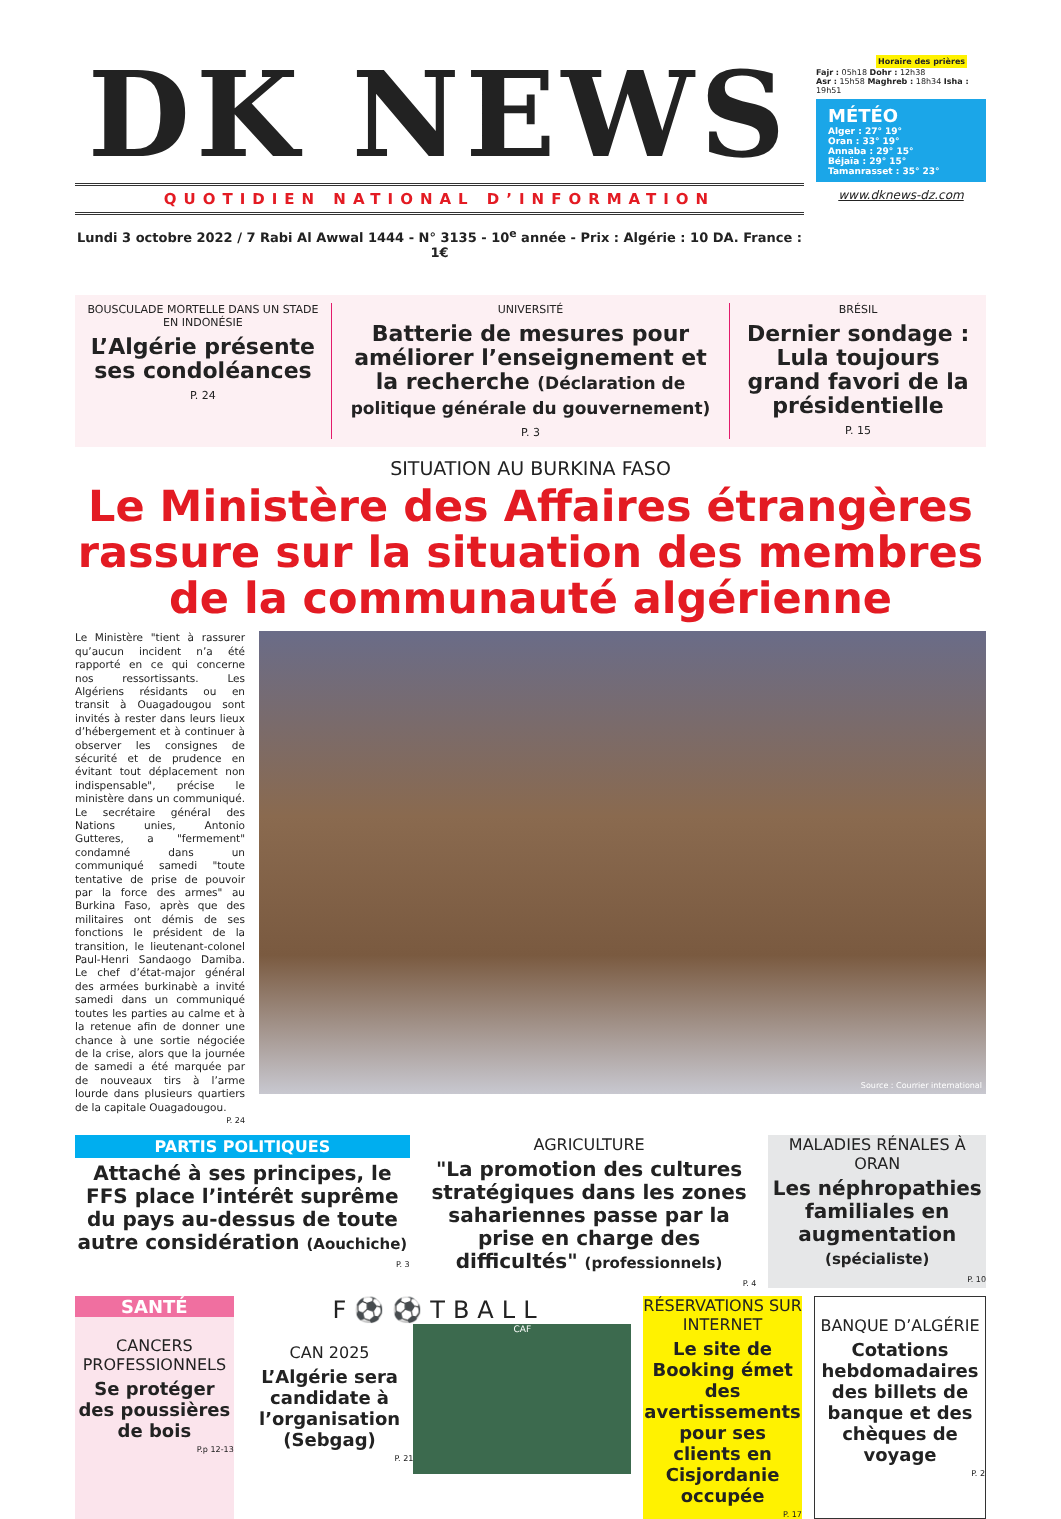DK NEWS
QUOTIDIEN NATIONAL D’INFORMATION
Lundi 3 octobre 2022 / 7 Rabi Al Awwal 1444 - N° 3135 - 10<sup>e</sup> année - Prix : Algérie : 10 DA. France : 1€
Horaire des prières
Fajr : 05h18 Dohr : 12h38
Asr : 15h58 Maghreb : 18h34 Isha : 19h51
MÉTÉO
Alger : 27° 19°
Oran : 33° 19°
Annaba : 29° 15°
Béjaïa : 29° 15°
Tamanrasset : 35° 23°
www.dknews-dz.com
BOUSCULADE MORTELLE DANS UN STADE EN INDONÉSIE
L’Algérie présente ses condoléances
P. 24
UNIVERSITÉ
Batterie de mesures pour améliorer l’enseignement et la recherche (Déclaration de politique générale du gouvernement)
P. 3
BRÉSIL
Dernier sondage : Lula toujours grand favori de la présidentielle
P. 15
SITUATION AU BURKINA FASO
Le Ministère des Affaires étrangères rassure sur la situation des membres de la communauté algérienne
Le Ministère "tient à rassurer qu’aucun incident n’a été rapporté en ce qui concerne nos ressortissants. Les Algériens résidants ou en transit à Ouagadougou sont invités à rester dans leurs lieux d’hébergement et à continuer à observer les consignes de sécurité et de prudence en évitant tout déplacement non indispensable", précise le ministère dans un communiqué. Le secrétaire général des Nations unies, Antonio Gutteres, a "fermement" condamné dans un communiqué samedi "toute tentative de prise de pouvoir par la force des armes" au Burkina Faso, après que des militaires ont démis de ses fonctions le président de la transition, le lieutenant-colonel Paul-Henri Sandaogo Damiba. Le chef d’état-major général des armées burkinabè a invité samedi dans un communiqué toutes les parties au calme et à la retenue afin de donner une chance à une sortie négociée de la crise, alors que la journée de samedi a été marquée par de nouveaux tirs à l’arme lourde dans plusieurs quartiers de la capitale Ouagadougou.
P. 24
Source : Courrier international
PARTIS POLITIQUES
Attaché à ses principes, le FFS place l’intérêt suprême du pays au-dessus de toute autre considération (Aouchiche)
P. 3
AGRICULTURE
"La promotion des cultures stratégiques dans les zones sahariennes passe par la prise en charge des difficultés" (professionnels)
P. 4
MALADIES RÉNALES À ORAN
Les néphropathies familiales en augmentation (spécialiste)
P. 10
SANTÉ
CANCERS PROFESSIONNELS
Se protéger des poussières de bois
P.p 12-13
F⚽⚽TBALL
CAN 2025
L’Algérie sera candidate à l’organisation (Sebgag)
P. 21
CAF
RÉSERVATIONS SUR INTERNET
Le site de Booking émet des avertissements pour ses clients en Cisjordanie occupée
P. 17
BANQUE D’ALGÉRIE
Cotations hebdomadaires des billets de banque et des chèques de voyage
P. 2